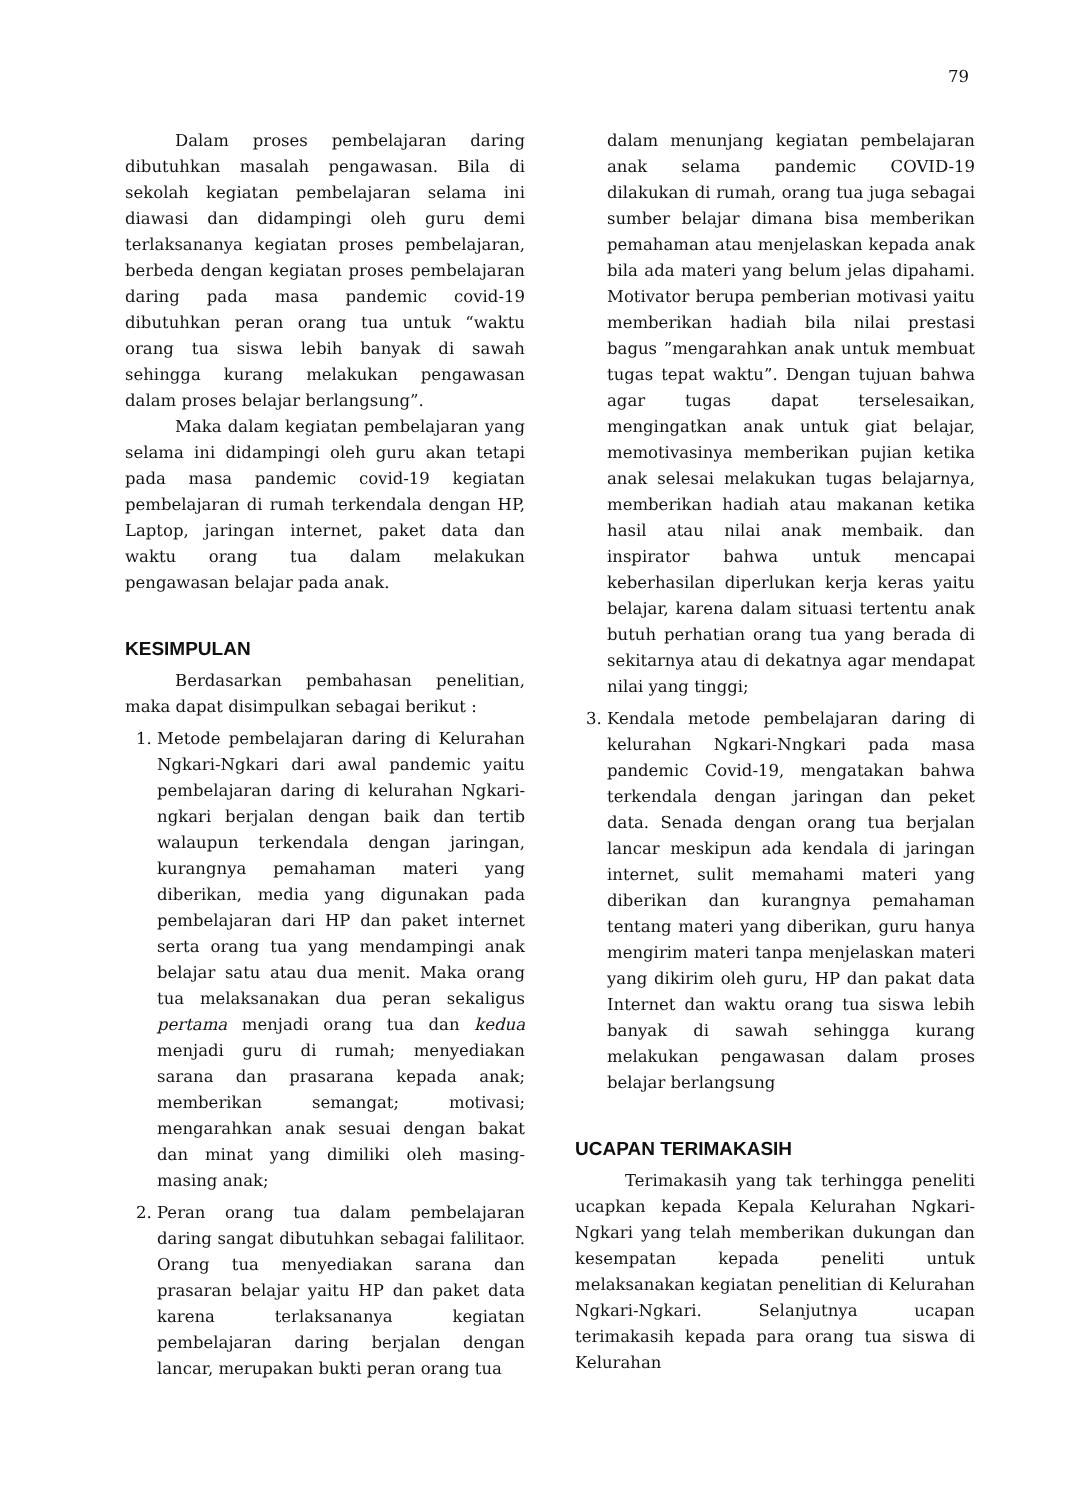79
Dalam proses pembelajaran daring dibutuhkan masalah pengawasan. Bila di sekolah kegiatan pembelajaran selama ini diawasi dan didampingi oleh guru demi terlaksananya kegiatan proses pembelajaran, berbeda dengan kegiatan proses pembelajaran daring pada masa pandemic covid-19 dibutuhkan peran orang tua untuk “waktu orang tua siswa lebih banyak di sawah sehingga kurang melakukan pengawasan dalam proses belajar berlangsung”.
Maka dalam kegiatan pembelajaran yang selama ini didampingi oleh guru akan tetapi pada masa pandemic covid-19 kegiatan pembelajaran di rumah terkendala dengan HP, Laptop, jaringan internet, paket data dan waktu orang tua dalam melakukan pengawasan belajar pada anak.
KESIMPULAN
Berdasarkan pembahasan penelitian, maka dapat disimpulkan sebagai berikut :
1. Metode pembelajaran daring di Kelurahan Ngkari-Ngkari dari awal pandemic yaitu pembelajaran daring di kelurahan Ngkari-ngkari berjalan dengan baik dan tertib walaupun terkendala dengan jaringan, kurangnya pemahaman materi yang diberikan, media yang digunakan pada pembelajaran dari HP dan paket internet serta orang tua yang mendampingi anak belajar satu atau dua menit. Maka orang tua melaksanakan dua peran sekaligus pertama menjadi orang tua dan kedua menjadi guru di rumah; menyediakan sarana dan prasarana kepada anak; memberikan semangat; motivasi; mengarahkan anak sesuai dengan bakat dan minat yang dimiliki oleh masing-masing anak;
2. Peran orang tua dalam pembelajaran daring sangat dibutuhkan sebagai falilitaor. Orang tua menyediakan sarana dan prasaran belajar yaitu HP dan paket data karena terlaksananya kegiatan pembelajaran daring berjalan dengan lancar, merupakan bukti peran orang tua
dalam menunjang kegiatan pembelajaran anak selama pandemic COVID-19 dilakukan di rumah, orang tua juga sebagai sumber belajar dimana bisa memberikan pemahaman atau menjelaskan kepada anak bila ada materi yang belum jelas dipahami. Motivator berupa pemberian motivasi yaitu memberikan hadiah bila nilai prestasi bagus ”mengarahkan anak untuk membuat tugas tepat waktu”. Dengan tujuan bahwa agar tugas dapat terselesaikan, mengingatkan anak untuk giat belajar, memotivasinya memberikan pujian ketika anak selesai melakukan tugas belajarnya, memberikan hadiah atau makanan ketika hasil atau nilai anak membaik. dan inspirator bahwa untuk mencapai keberhasilan diperlukan kerja keras yaitu belajar, karena dalam situasi tertentu anak butuh perhatian orang tua yang berada di sekitarnya atau di dekatnya agar mendapat nilai yang tinggi;
3. Kendala metode pembelajaran daring di kelurahan Ngkari-Nngkari pada masa pandemic Covid-19, mengatakan bahwa terkendala dengan jaringan dan peket data. Senada dengan orang tua berjalan lancar meskipun ada kendala di jaringan internet, sulit memahami materi yang diberikan dan kurangnya pemahaman tentang materi yang diberikan, guru hanya mengirim materi tanpa menjelaskan materi yang dikirim oleh guru, HP dan pakat data Internet dan waktu orang tua siswa lebih banyak di sawah sehingga kurang melakukan pengawasan dalam proses belajar berlangsung
UCAPAN TERIMAKASIH
Terimakasih yang tak terhingga peneliti ucapkan kepada Kepala Kelurahan Ngkari-Ngkari yang telah memberikan dukungan dan kesempatan kepada peneliti untuk melaksanakan kegiatan penelitian di Kelurahan Ngkari-Ngkari. Selanjutnya ucapan terimakasih kepada para orang tua siswa di Kelurahan